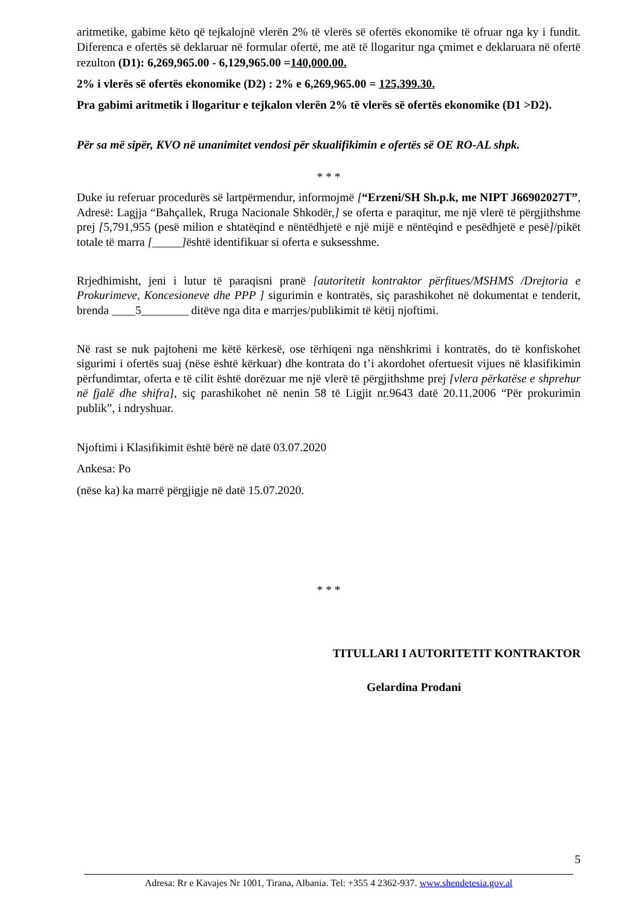aritmetike, gabime këto që tejkalojnë vlerën 2% të vlerës së ofertës ekonomike të ofruar nga ky i fundit. Diferenca e ofertës së deklaruar në formular ofertë, me atë të llogaritur nga çmimet e deklaruara në ofertë rezulton (D1): 6,269,965.00 - 6,129,965.00 =140,000.00.
2% i vlerës së ofertës ekonomike (D2) : 2% e 6,269,965.00 = 125,399.30.
Pra gabimi aritmetik i llogaritur e tejkalon vlerën 2% të vlerës së ofertës ekonomike (D1 >D2).
Për sa më sipër, KVO në unanimitet vendosi për skualifikimin e ofertës së OE RO-AL shpk.
* * *
Duke iu referuar procedurës së lartpërmendur, informojmë [“Erzeni/SH Sh.p.k, me NIPT J66902027T”, Adresë: Lagjja “Bahçallek, Rruga Nacionale Shkodër,] se oferta e paraqitur, me një vlerë të përgjithshme prej [5,791,955 (pesë milion e shtatëqind e nëntëdhjetë e një mijë e nëntëqind e pesëdhjetë e pesë]/pikët totale të marra [_____] është identifikuar si oferta e suksesshme.
Rrjedhimisht, jeni i lutur të paraqisni pranë [autoritetit kontraktor përfitues/MSHMS /Drejtoria e Prokurimeve, Koncesioneve dhe PPP ] sigurimin e kontratës, siç parashikohet në dokumentat e tenderit, brenda ____5________ ditëve nga dita e marrjes/publikimit të këtij njoftimi.
Në rast se nuk pajtoheni me këtë kërkesë, ose tërhiqeni nga nënshkrimi i kontratës, do të konfiskohet sigurimi i ofertës suaj (nëse është kërkuar) dhe kontrata do t’i akordohet ofertuesit vijues në klasifikimin përfundimtar, oferta e të cilit është dorëzuar me një vlerë të përgjithshme prej [vlera përkatëse e shprehur në fjalë dhe shifra], siç parashikohet në nenin 58 të Ligjit nr.9643 datë 20.11.2006 “Për prokurimin publik”, i ndryshuar.
Njoftimi i Klasifikimit është bërë në datë 03.07.2020
Ankesa: Po
(nëse ka) ka marrë përgjigje në datë 15.07.2020.
* * *
TITULLARI I AUTORITETIT KONTRAKTOR
Gelardina Prodani
5
Adresa: Rr e Kavajes Nr 1001, Tirana, Albania. Tel: +355 4 2362-937. www.shendetesia.gov.al